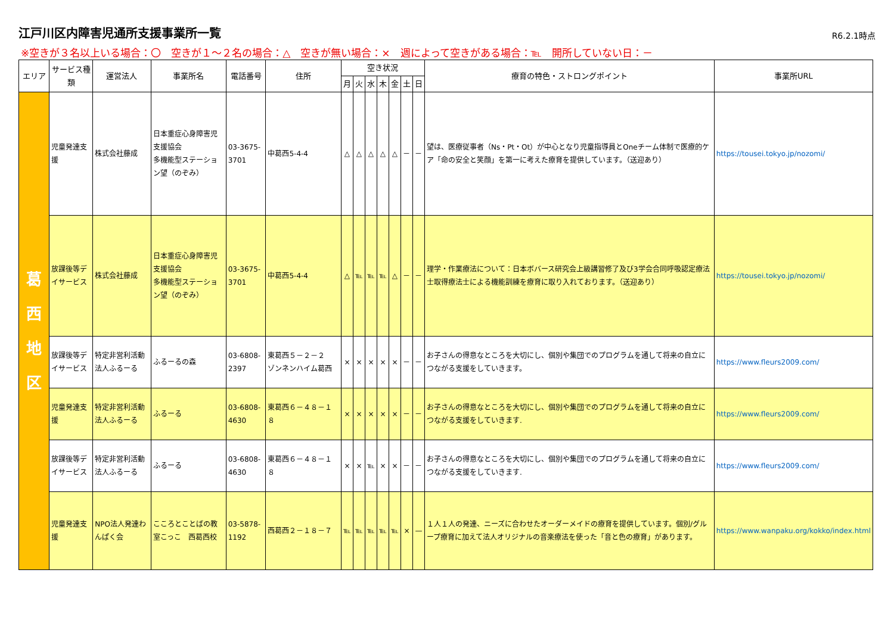江戸川区内障害児通所支援事業所一覧
R6.2.1時点
※空きが３名以上いる場合：〇　空きが１～２名の場合：△　空きが無い場合：×　週によって空きがある場合：℡　開所していない日：－
| エリア | サービス種類 | 運営法人 | 事業所名 | 電話番号 | 住所 | 空き状況 | | | | | | | 療育の特色・ストロングポイント | 事業所URL |
| --- | --- | --- | --- | --- | --- | --- | --- | --- | --- | --- | --- | --- | --- | --- |
| | | | | | | 月 | 火 | 水 | 木 | 金 | 土 | 日 | | |
| 葛 西 地 区 | 児童発達支援 | 株式会社藤成 | 日本重症心身障害児支援協会 多機能型ステーション望（のぞみ） | 03-3675-3701 | 中葛西5-4-4 | △ | △ | △ | △ | △ | － | － | 望は、医療従事者（Ns・Pt・Ot）が中心となり児童指導員とOneチーム体制で医療的ケア「命の安全と笑顔」を第一に考えた療育を提供しています。（送迎あり） | https://tousei.tokyo.jp/nozomi/ |
| | 放課後等デイサービス | 株式会社藤成 | 日本重症心身障害児支援協会 多機能型ステーション望（のぞみ） | 03-3675-3701 | 中葛西5-4-4 | △ | ℡ | ℡ | ℡ | △ | － | － | 理学・作業療法について：日本ボバース研究会上級講習修了及び3学会合同呼吸認定療法士取得療法士による機能訓練を療育に取り入れております。（送迎あり） | https://tousei.tokyo.jp/nozomi/ |
| | 放課後等デイサービス | 特定非営利活動法人ふるーる | ふるーるの森 | 03-6808-2397 | 東葛西５－２－２ ゾンネンハイム葛西 | × | × | × | × | × | － | － | お子さんの得意なところを大切にし、個別や集団でのプログラムを通して将来の自立につながる支援をしていきます。 | https://www.fleurs2009.com/ |
| | 児童発達支援 | 特定非営利活動法人ふるーる | ふるーる | 03-6808-4630 | 東葛西６－４８－１８ | × | × | × | × | × | － | － | お子さんの得意なところを大切にし、個別や集団でのプログラムを通して将来の自立につながる支援をしていきます. | https://www.fleurs2009.com/ |
| | 放課後等デイサービス | 特定非営利活動法人ふるーる | ふるーる | 03-6808-4630 | 東葛西６－４８－１８ | × | × | ℡ | × | × | － | － | お子さんの得意なところを大切にし、個別や集団でのプログラムを通して将来の自立につながる支援をしていきます. | https://www.fleurs2009.com/ |
| | 児童発達支援 | NPO法人発達わんぱく会 | こころとことばの教室こっこ 西葛西校 | 03-5878-1192 | 西葛西２－１８－７ | ℡ | ℡ | ℡ | ℡ | ℡ | × | — | １人１人の発達、ニーズに合わせたオーダーメイドの療育を提供しています。個別/グループ療育に加えて法人オリジナルの音楽療法を使った「音と色の療育」があります。 | https://www.wanpaku.org/kokko/index.html |